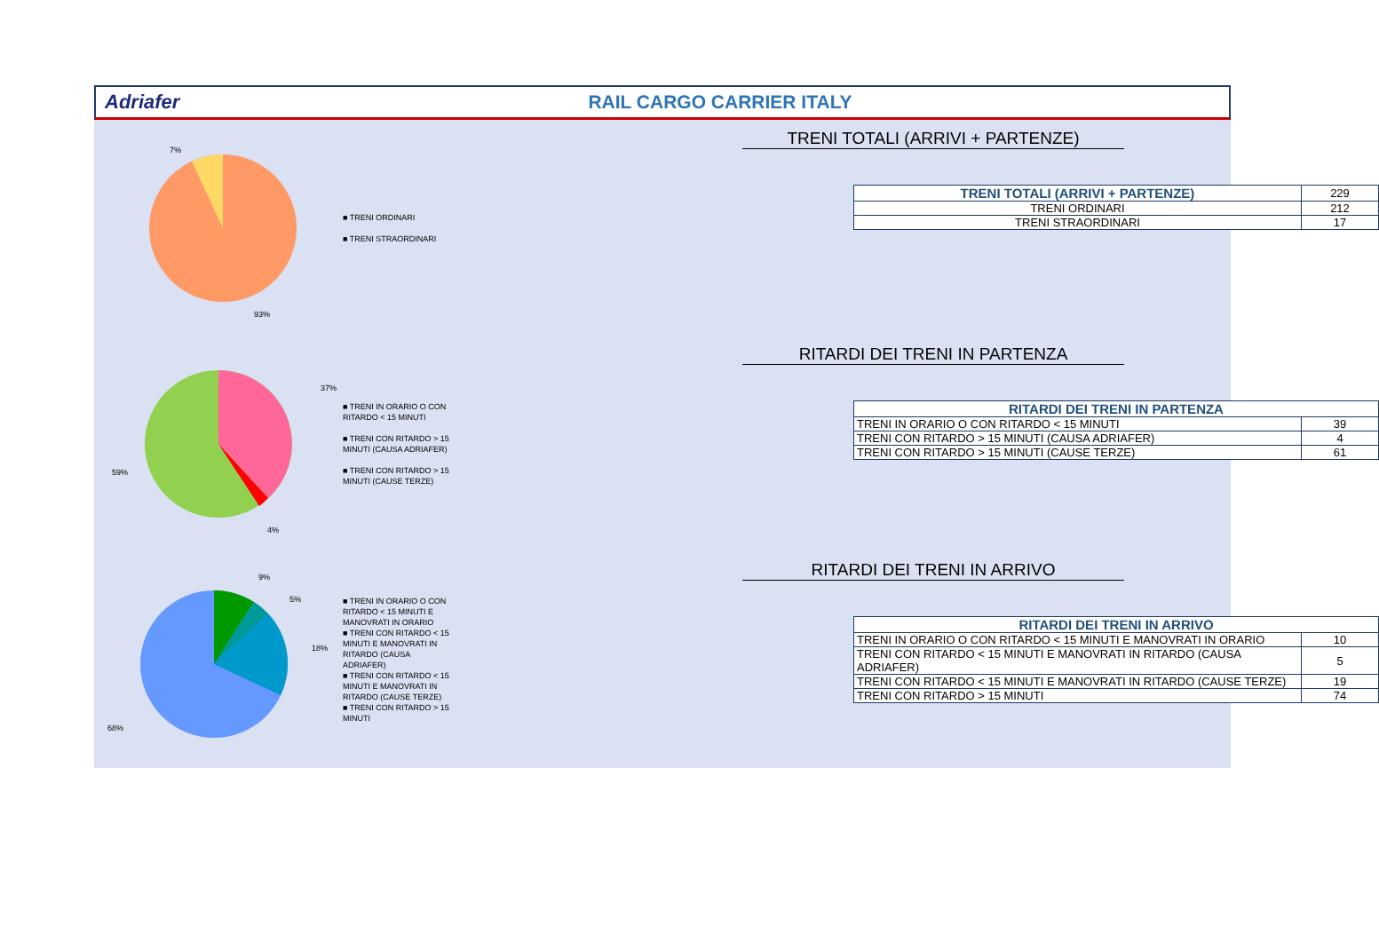Adriafer RAIL CARGO CARRIER ITALY
7%
93%
■ TRENI ORDINARI
■ TRENI STRAORDINARI
TRENI TOTALI (ARRIVI + PARTENZE)
| TRENI TOTALI (ARRIVI + PARTENZE) | 229 |
| TRENI ORDINARI | 212 |
| TRENI STRAORDINARI | 17 |
37%
59%
4%
■ TRENI IN ORARIO O CON RITARDO < 15 MINUTI
■ TRENI CON RITARDO > 15 MINUTI (CAUSA ADRIAFER)
■ TRENI CON RITARDO > 15 MINUTI (CAUSE TERZE)
RITARDI DEI TRENI IN PARTENZA
| RITARDI DEI TRENI IN PARTENZA | |
| --- | --- |
| TRENI IN ORARIO O CON RITARDO < 15 MINUTI | 39 |
| TRENI CON RITARDO > 15 MINUTI (CAUSA ADRIAFER) | 4 |
| TRENI CON RITARDO > 15 MINUTI (CAUSE TERZE) | 61 |
9%
5%
18%
68%
■ TRENI IN ORARIO O CON RITARDO < 15 MINUTI E MANOVRATI IN ORARIO
■ TRENI CON RITARDO < 15 MINUTI E MANOVRATI IN RITARDO (CAUSA ADRIAFER)
■ TRENI CON RITARDO < 15 MINUTI E MANOVRATI IN RITARDO (CAUSE TERZE)
■ TRENI CON RITARDO > 15 MINUTI
RITARDI DEI TRENI IN ARRIVO
| RITARDI DEI TRENI IN ARRIVO | |
| --- | --- |
| TRENI IN ORARIO O CON RITARDO < 15 MINUTI E MANOVRATI IN ORARIO | 10 |
| TRENI CON RITARDO < 15 MINUTI E MANOVRATI IN RITARDO (CAUSA ADRIAFER) | 5 |
| TRENI CON RITARDO < 15 MINUTI E MANOVRATI IN RITARDO (CAUSE TERZE) | 19 |
| TRENI CON RITARDO > 15 MINUTI | 74 |